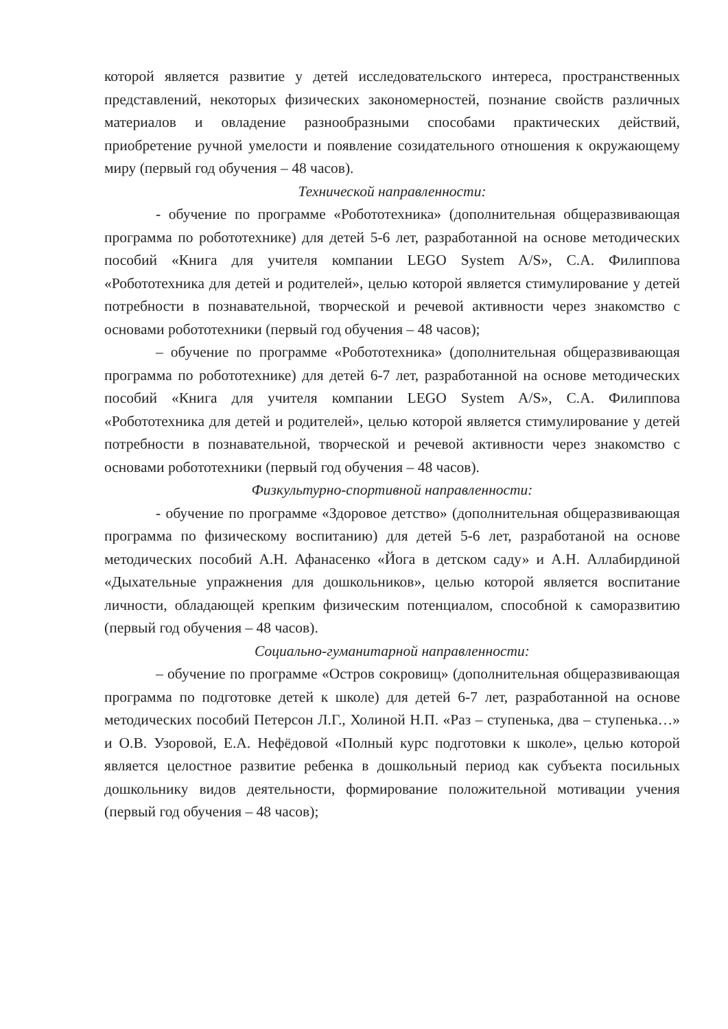которой является развитие у детей исследовательского интереса, пространственных представлений, некоторых физических закономерностей, познание свойств различных материалов и овладение разнообразными способами практических действий, приобретение ручной умелости и появление созидательного отношения к окружающему миру (первый год обучения – 48 часов).
Технической направленности:
- обучение по программе «Робототехника» (дополнительная общеразвивающая программа по робототехнике) для детей 5-6 лет, разработанной на основе методических пособий «Книга для учителя компании LEGO System A/S», С.А. Филиппова «Робототехника для детей и родителей», целью которой является стимулирование у детей потребности в познавательной, творческой и речевой активности через знакомство с основами робототехники (первый год обучения – 48 часов);
– обучение по программе «Робототехника» (дополнительная общеразвивающая программа по робототехнике) для детей 6-7 лет, разработанной на основе методических пособий «Книга для учителя компании LEGO System A/S», С.А. Филиппова «Робототехника для детей и родителей», целью которой является стимулирование у детей потребности в познавательной, творческой и речевой активности через знакомство с основами робототехники (первый год обучения – 48 часов).
Физкультурно-спортивной направленности:
- обучение по программе «Здоровое детство» (дополнительная общеразвивающая программа по физическому воспитанию) для детей 5-6 лет, разработаной на основе методических пособий А.Н. Афанасенко «Йога в детском саду» и А.Н. Аллабирдиной «Дыхательные упражнения для дошкольников», целью которой является воспитание личности, обладающей крепким физическим потенциалом, способной к саморазвитию (первый год обучения – 48 часов).
Социально-гуманитарной направленности:
– обучение по программе «Остров сокровищ» (дополнительная общеразвивающая программа по подготовке детей к школе) для детей 6-7 лет, разработанной на основе методических пособий Петерсон Л.Г., Холиной Н.П. «Раз – ступенька, два – ступенька…» и О.В. Узоровой, Е.А. Нефёдовой «Полный курс подготовки к школе», целью которой является целостное развитие ребенка в дошкольный период как субъекта посильных дошкольнику видов деятельности, формирование положительной мотивации учения (первый год обучения – 48 часов);